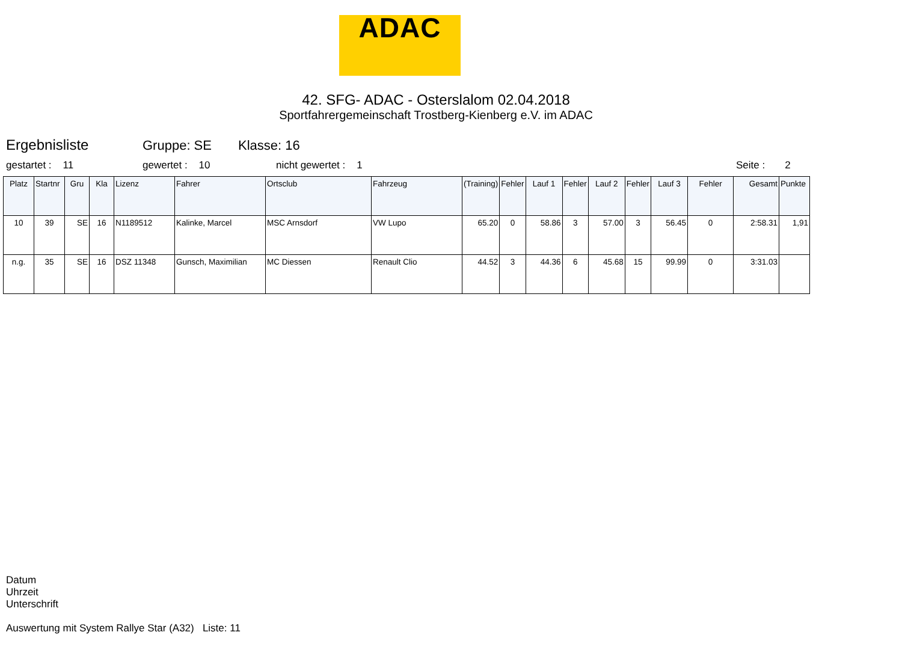ADAC
42. SFG- ADAC - Osterslalom 02.04.2018
Sportfahrergemeinschaft Trostberg-Kienberg e.V. im ADAC
Ergebnisliste Gruppe: SE Klasse: 16
gestartet : 11 gewertet : 10 nicht gewertet : 1 Seite : 2
| Platz | Startnr | Gru | Kla | Lizenz | Fahrer | Ortsclub | Fahrzeug | (Training) | Fehler | Lauf 1 | Fehler | Lauf 2 | Fehler | Lauf 3 | Fehler | Gesamt | Punkte |
| --- | --- | --- | --- | --- | --- | --- | --- | --- | --- | --- | --- | --- | --- | --- | --- | --- | --- |
| 10 | 39 | SE | 16 | N1189512 | Kalinke, Marcel | MSC Arnsdorf | VW Lupo | 65.20 | 0 | 58.86 | 3 | 57.00 | 3 | 56.45 | 0 | 2:58.31 | 1,91 |
| n.g. | 35 | SE | 16 | DSZ 11348 | Gunsch, Maximilian | MC Diessen | Renault Clio | 44.52 | 3 | 44.36 | 6 | 45.68 | 15 | 99.99 | 0 | 3:31.03 | |
Datum
Uhrzeit
Unterschrift
Auswertung mit System Rallye Star (A32) Liste: 11